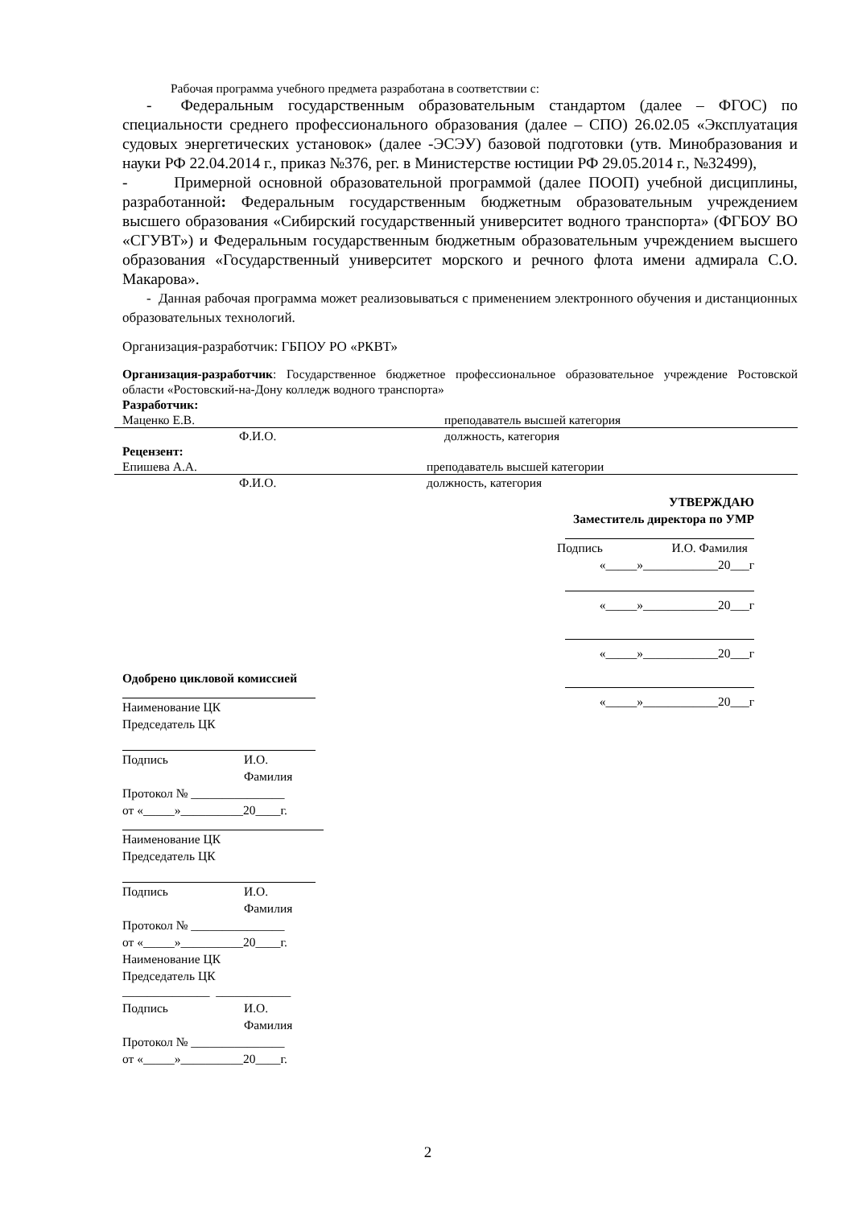Рабочая программа учебного предмета разработана в соответствии с:
- Федеральным государственным образовательным стандартом (далее – ФГОС) по специальности среднего профессионального образования (далее – СПО) 26.02.05 «Эксплуатация судовых энергетических установок» (далее -ЭСЭУ) базовой подготовки (утв. Минобразования и науки РФ 22.04.2014 г., приказ №376, рег. в Министерстве юстиции РФ 29.05.2014 г., №32499),
- Примерной основной образовательной программой (далее ПООП) учебной дисциплины, разработанной: Федеральным государственным бюджетным образовательным учреждением высшего образования «Сибирский государственный университет водного транспорта» (ФГБОУ ВО «СГУВТ») и Федеральным государственным бюджетным образовательным учреждением высшего образования «Государственный университет морского и речного флота имени адмирала С.О. Макарова».
- Данная рабочая программа может реализовываться с применением электронного обучения и дистанционных образовательных технологий.
Организация-разработчик: ГБПОУ РО «РКВТ»
Организация-разработчик: Государственное бюджетное профессиональное образовательное учреждение Ростовской области «Ростовский-на-Дону колледж водного транспорта»
Разработчик:
Маценко Е.В. преподаватель высшей категория
Ф.И.О. должность, категория
Рецензент:
Епишева А.А. преподаватель высшей категории
Ф.И.О. должность, категория
УТВЕРЖДАЮ
Заместитель директора по УМР
Подпись И.О. Фамилия
«_____»____________20___г
«_____»____________20___г
«_____»____________20___г
«_____»____________20___г
Одобрено цикловой комиссией
Наименование ЦК
Председатель ЦК
Подпись И.О. Фамилия
Протокол № _______________
от «_____»__________20____г.
Наименование ЦК
Председатель ЦК
Подпись И.О. Фамилия
Протокол № _______________
от «_____»__________20____г.
Наименование ЦК
Председатель ЦК
______________ ____________
Подпись И.О. Фамилия
Протокол № _______________
от «_____»__________20____г.
2